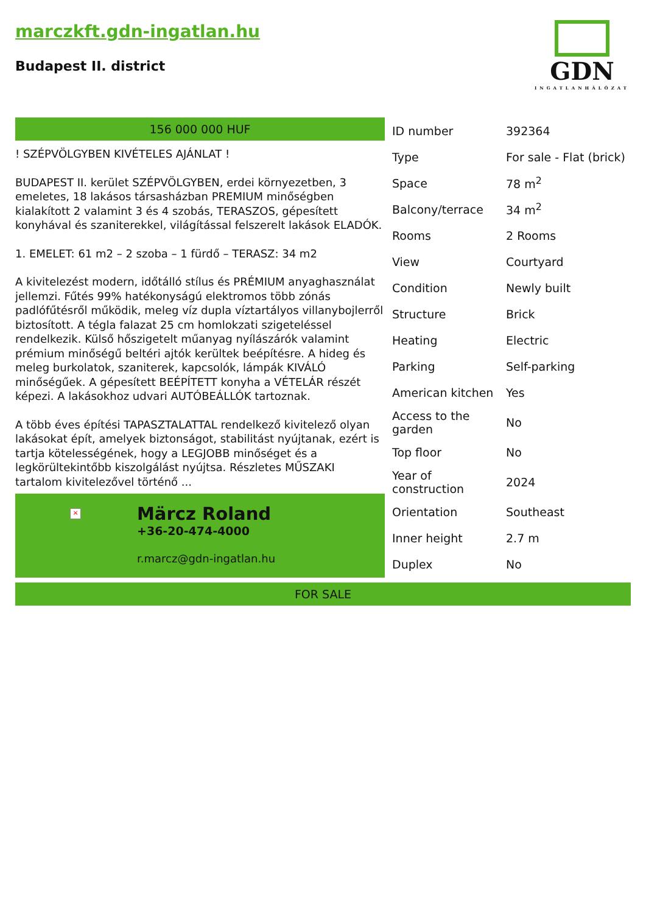marczkft.gdn-ingatlan.hu
Budapest II. district
GDN
INGATLANHÁLÓZAT
156 000 000 HUF
! SZÉPVÖLGYBEN KIVÉTELES AJÁNLAT !
BUDAPEST II. kerület SZÉPVÖLGYBEN, erdei környezetben, 3 emeletes, 18 lakásos társasházban PREMIUM minőségben kialakított 2 valamint 3 és 4 szobás, TERASZOS, gépesített konyhával és szaniterekkel, világítással felszerelt lakások ELADÓK.
1. EMELET: 61 m2 – 2 szoba – 1 fürdő – TERASZ: 34 m2
A kivitelezést modern, időtálló stílus és PRÉMIUM anyaghasználat jellemzi. Fűtés 99% hatékonyságú elektromos több zónás padlófűtésről működik, meleg víz dupla víztartályos villanybojlerről biztosított. A tégla falazat 25 cm homlokzati szigeteléssel rendelkezik. Külső hőszigetelt műanyag nyílászárók valamint prémium minőségű beltéri ajtók kerültek beépítésre. A hideg és meleg burkolatok, szaniterek, kapcsolók, lámpák KIVÁLÓ minőségűek. A gépesített BEÉPÍTETT konyha a VÉTELÁR részét képezi. A lakásokhoz udvari AUTÓBEÁLLÓK tartoznak.
A több éves építési TAPASZTALATTAL rendelkező kivitelező olyan lakásokat épít, amelyek biztonságot, stabilitást nyújtanak, ezért is tartja kötelességének, hogy a LEGJOBB minőséget és a legkörültekintőbb kiszolgálást nyújtsa. Részletes MŰSZAKI tartalom kivitelezővel történő ...
×
Märcz Roland
+36-20-474-4000
r.marcz@gdn-ingatlan.hu
| ID number | 392364 |
| Type | For sale - Flat (brick) |
| Space | 78 m<sup>2</sup> |
| Balcony/terrace | 34 m<sup>2</sup> |
| Rooms | 2 Rooms |
| View | Courtyard |
| Condition | Newly built |
| Structure | Brick |
| Heating | Electric |
| Parking | Self-parking |
| American kitchen | Yes |
| Access to the garden | No |
| Top floor | No |
| Year of construction | 2024 |
| Orientation | Southeast |
| Inner height | 2.7 m |
| Duplex | No |
FOR SALE